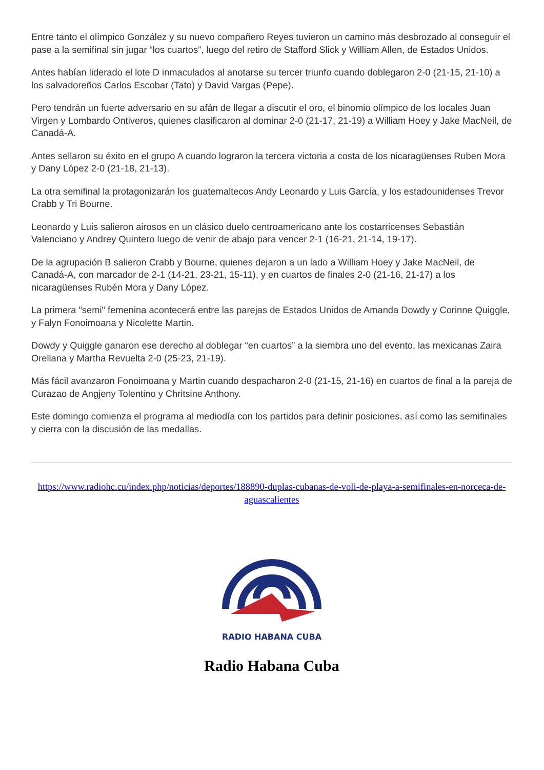Entre tanto el olímpico González y su nuevo compañero Reyes tuvieron un camino más desbrozado al conseguir el pase a la semifinal sin jugar “los cuartos”, luego del retiro de Stafford Slick y William Allen, de Estados Unidos.
Antes habían liderado el lote D inmaculados al anotarse su tercer triunfo cuando doblegaron 2-0 (21-15, 21-10) a los salvadoreños Carlos Escobar (Tato) y David Vargas (Pepe).
Pero tendrán un fuerte adversario en su afán de llegar a discutir el oro, el binomio olímpico de los locales Juan Virgen y Lombardo Ontiveros, quienes clasificaron al dominar 2-0 (21-17, 21-19) a William Hoey y Jake MacNeil, de Canadá-A.
Antes sellaron su éxito en el grupo A cuando lograron la tercera victoria a costa de los nicaragüenses Ruben Mora y Dany López 2-0 (21-18, 21-13).
La otra semifinal la protagonizarán los guatemaltecos Andy Leonardo y Luis García, y los estadounidenses Trevor Crabb y Tri Bourne.
Leonardo y Luis salieron airosos en un clásico duelo centroamericano ante los costarricenses Sebastián Valenciano y Andrey Quintero luego de venir de abajo para vencer 2-1 (16-21, 21-14, 19-17).
De la agrupación B salieron Crabb y Bourne, quienes dejaron a un lado a William Hoey y Jake MacNeil, de Canadá-A, con marcador de 2-1 (14-21, 23-21, 15-11), y en cuartos de finales 2-0 (21-16, 21-17) a los nicaragüenses Rubén Mora y Dany López.
La primera "semi" femenina acontecerá entre las parejas de Estados Unidos de Amanda Dowdy y Corinne Quiggle, y Falyn Fonoimoana y Nicolette Martin.
Dowdy y Quiggle ganaron ese derecho al doblegar “en cuartos” a la siembra uno del evento, las mexicanas Zaira Orellana y Martha Revuelta 2-0 (25-23, 21-19).
Más fácil avanzaron Fonoimoana y Martin cuando despacharon 2-0 (21-15, 21-16) en cuartos de final a la pareja de Curazao de Angjeny Tolentino y Chritsine Anthony.
Este domingo comienza el programa al mediodía con los partidos para definir posiciones, así como las semifinales y cierra con la discusión de las medallas.
https://www.radiohc.cu/index.php/noticias/deportes/188890-duplas-cubanas-de-voli-de-playa-a-semifinales-en-norceca-de-aguascalientes
RADIO HABANA CUBA
Radio Habana Cuba